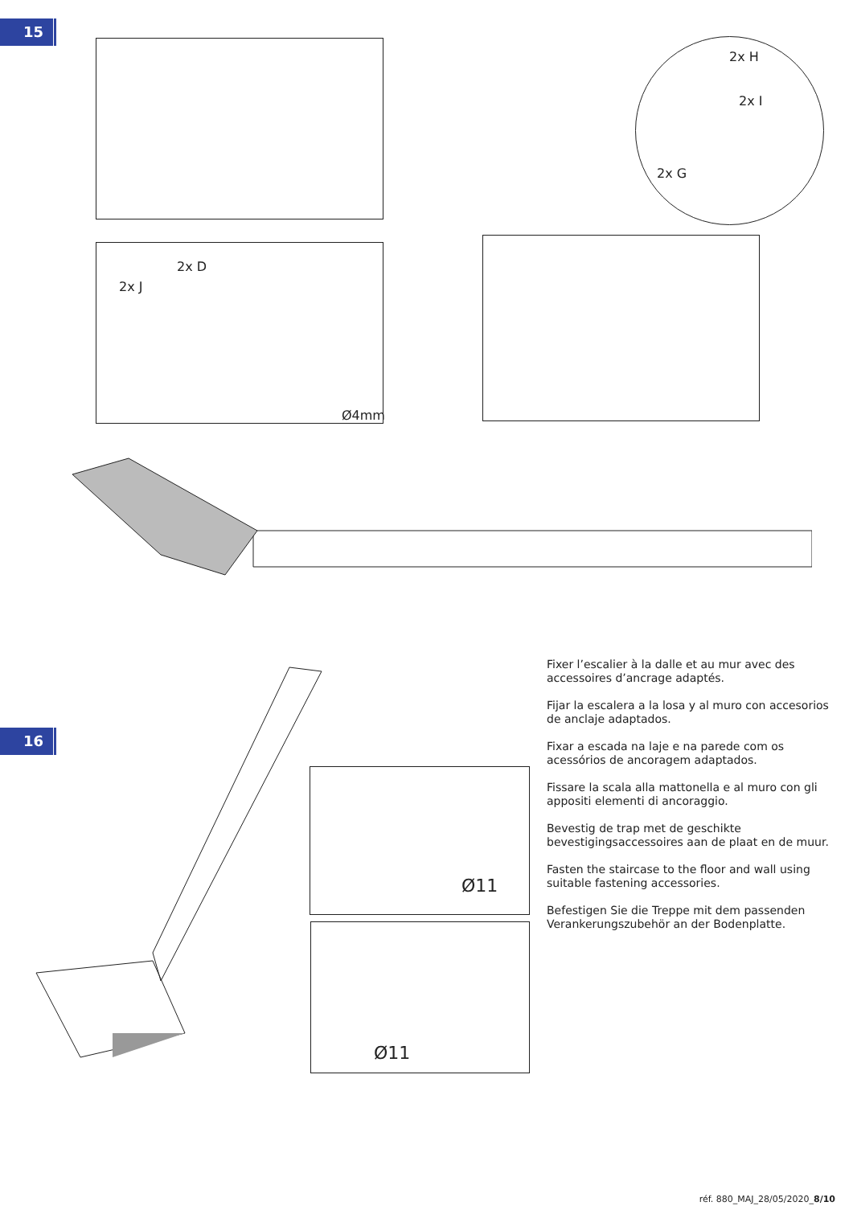15
2x D
2x J
Ø4mm
2x H
2x I
2x G
16
Ø11
Ø11
Fixer l’escalier à la dalle et au mur avec des accessoires d’ancrage adaptés.
Fijar la escalera a la losa y al muro con accesorios de anclaje adaptados.
Fixar a escada na laje e na parede com os acessórios de ancoragem adaptados.
Fissare la scala alla mattonella e al muro con gli appositi elementi di ancoraggio.
Bevestig de trap met de geschikte bevestigingsaccessoires aan de plaat en de muur.
Fasten the staircase to the floor and wall using suitable fastening accessories.
Befestigen Sie die Treppe mit dem passenden Verankerungszubehör an der Bodenplatte.
réf. 880_MAJ_28/05/2020_8/10